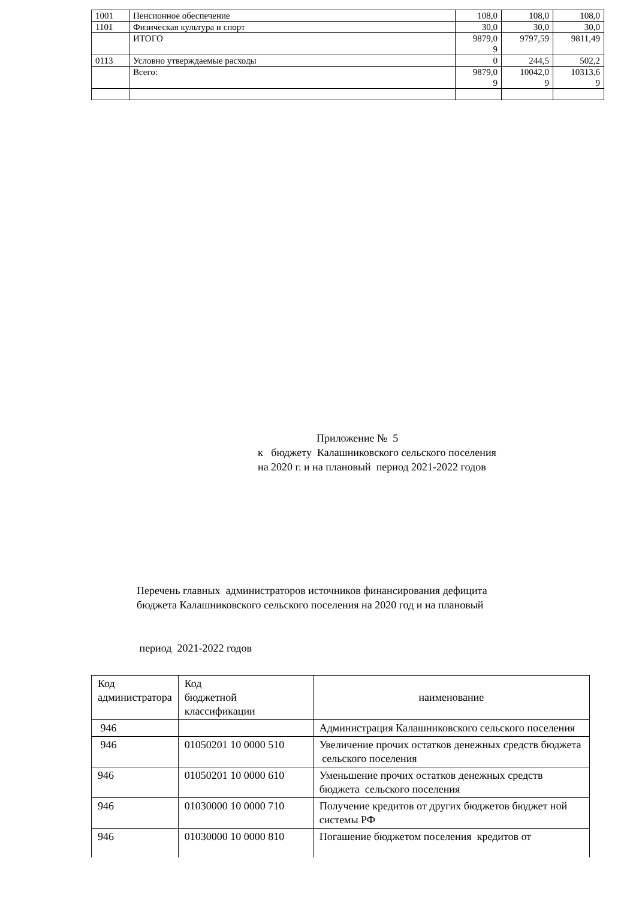| 1001 | Пенсионное обеспечение | 108,0 | 108,0 | 108,0 |
| 1101 | Физическая культура и спорт | 30,0 | 30,0 | 30,0 |
| | ИТОГО | 9879,0 9 | 9797,59 | 9811,49 |
| 0113 | Условно утверждаемые расходы | 0 | 244,5 | 502,2 |
| | Всего: | 9879,0 9 | 10042,0 9 | 10313,6 9 |
Приложение № 5
к бюджету Калашниковского сельского поселения
на 2020 г. и на плановый период 2021-2022 годов
Перечень главных администраторов источников финансирования дефицита
бюджета Калашниковского сельского поселения на 2020 год и на плановый
период 2021-2022 годов
| Код администратора | Код бюджетной классификации | наименование |
| 946 | | Администрация Калашниковского сельского поселения |
| 946 | 01050201 10 0000 510 | Увеличение прочих остатков денежных средств бюджета сельского поселения |
| 946 | 01050201 10 0000 610 | Уменьшение прочих остатков денежных средств бюджета сельского поселения |
| 946 | 01030000 10 0000 710 | Получение кредитов от других бюджетов бюджет ной системы РФ |
| 946 | 01030000 10 0000 810 | Погашение бюджетом поселения кредитов от |